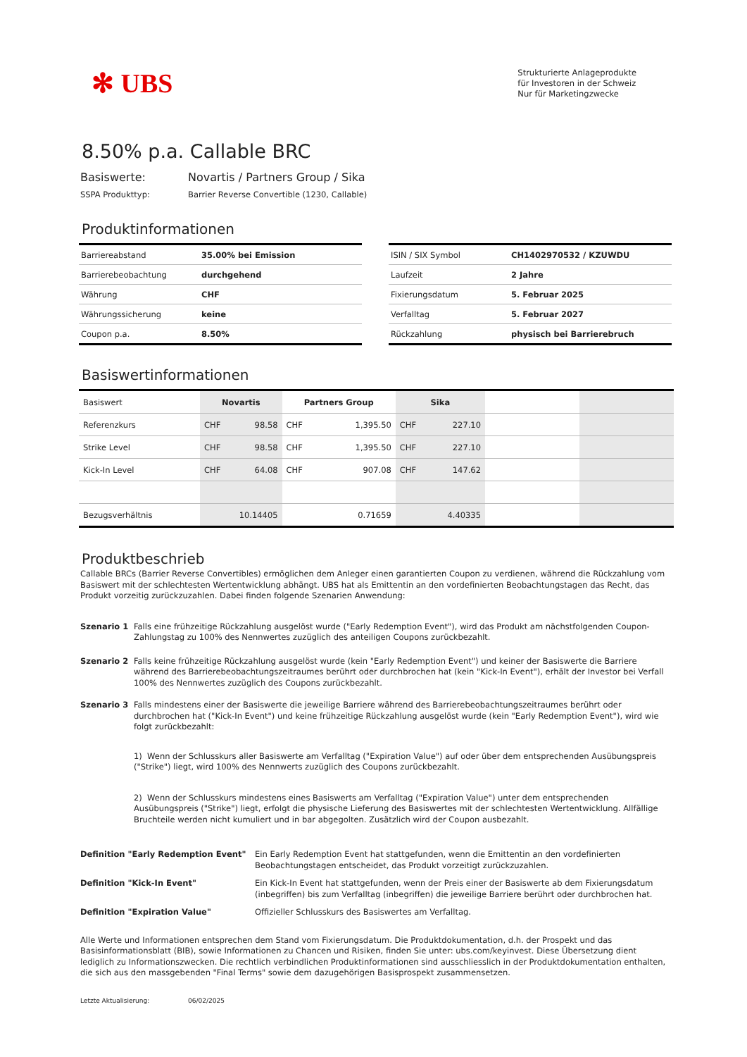✻ UBS
Strukturierte Anlageprodukte
für Investoren in der Schweiz
Nur für Marketingzwecke
8.50% p.a. Callable BRC
Basiswerte: Novartis / Partners Group / Sika
SSPA Produkttyp: Barrier Reverse Convertible (1230, Callable)
Produktinformationen
| Barriereabstand | 35.00% bei Emission |
| Barrierebeobachtung | durchgehend |
| Währung | CHF |
| Währungssicherung | keine |
| Coupon p.a. | 8.50% |
| ISIN / SIX Symbol | CH1402970532 / KZUWDU |
| Laufzeit | 2 Jahre |
| Fixierungsdatum | 5. Februar 2025 |
| Verfalltag | 5. Februar 2027 |
| Rückzahlung | physisch bei Barrierebruch |
Basiswertinformationen
| Basiswert | Novartis | | Partners Group | | Sika | | | |
| Referenzkurs | CHF | 98.58 | CHF | 1,395.50 | CHF | 227.10 | | |
| Strike Level | CHF | 98.58 | CHF | 1,395.50 | CHF | 227.10 | | |
| Kick-In Level | CHF | 64.08 | CHF | 907.08 | CHF | 147.62 | | |
| Bezugsverhältnis | 10.14405 | | 0.71659 | | 4.40335 | | | |
Produktbeschrieb
Callable BRCs (Barrier Reverse Convertibles) ermöglichen dem Anleger einen garantierten Coupon zu verdienen, während die Rückzahlung vom Basiswert mit der schlechtesten Wertentwicklung abhängt. UBS hat als Emittentin an den vordefinierten Beobachtungstagen das Recht, das Produkt vorzeitig zurückzuzahlen. Dabei finden folgende Szenarien Anwendung:
Szenario 1
Falls eine frühzeitige Rückzahlung ausgelöst wurde ("Early Redemption Event"), wird das Produkt am nächstfolgenden Coupon-Zahlungstag zu 100% des Nennwertes zuzüglich des anteiligen Coupons zurückbezahlt.
Szenario 2
Falls keine frühzeitige Rückzahlung ausgelöst wurde (kein "Early Redemption Event") und keiner der Basiswerte die Barriere während des Barrierebeobachtungszeitraumes berührt oder durchbrochen hat (kein "Kick-In Event"), erhält der Investor bei Verfall 100% des Nennwertes zuzüglich des Coupons zurückbezahlt.
Szenario 3
Falls mindestens einer der Basiswerte die jeweilige Barriere während des Barrierebeobachtungszeitraumes berührt oder durchbrochen hat ("Kick-In Event") und keine frühzeitige Rückzahlung ausgelöst wurde (kein "Early Redemption Event"), wird wie folgt zurückbezahlt:
1) Wenn der Schlusskurs aller Basiswerte am Verfalltag ("Expiration Value") auf oder über dem entsprechenden Ausübungspreis ("Strike") liegt, wird 100% des Nennwerts zuzüglich des Coupons zurückbezahlt.
2) Wenn der Schlusskurs mindestens eines Basiswerts am Verfalltag ("Expiration Value") unter dem entsprechenden Ausübungspreis ("Strike") liegt, erfolgt die physische Lieferung des Basiswertes mit der schlechtesten Wertentwicklung. Allfällige Bruchteile werden nicht kumuliert und in bar abgegolten. Zusätzlich wird der Coupon ausbezahlt.
Definition "Early Redemption Event"
Ein Early Redemption Event hat stattgefunden, wenn die Emittentin an den vordefinierten Beobachtungstagen entscheidet, das Produkt vorzeitigt zurückzuzahlen.
Definition "Kick-In Event"
Ein Kick-In Event hat stattgefunden, wenn der Preis einer der Basiswerte ab dem Fixierungsdatum (inbegriffen) bis zum Verfalltag (inbegriffen) die jeweilige Barriere berührt oder durchbrochen hat.
Definition "Expiration Value"
Offizieller Schlusskurs des Basiswertes am Verfalltag.
Alle Werte und Informationen entsprechen dem Stand vom Fixierungsdatum. Die Produktdokumentation, d.h. der Prospekt und das Basisinformationsblatt (BIB), sowie Informationen zu Chancen und Risiken, finden Sie unter: ubs.com/keyinvest. Diese Übersetzung dient lediglich zu Informationszwecken. Die rechtlich verbindlichen Produktinformationen sind ausschliesslich in der Produktdokumentation enthalten, die sich aus den massgebenden "Final Terms" sowie dem dazugehörigen Basisprospekt zusammensetzen.
Letzte Aktualisierung: 06/02/2025